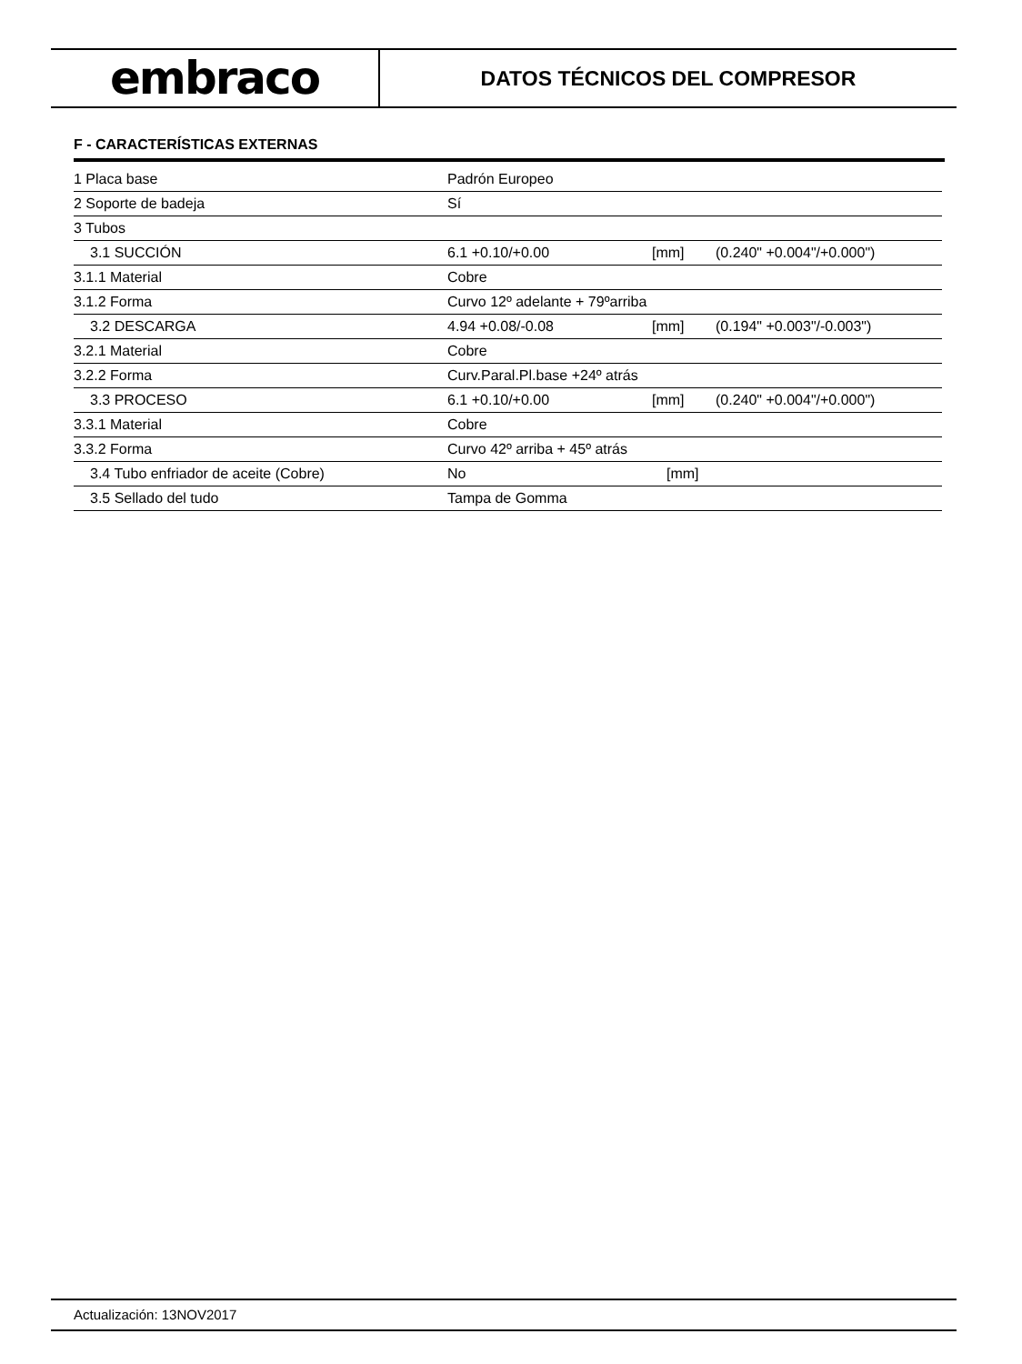embraco
DATOS TÉCNICOS DEL COMPRESOR
F - CARACTERÍSTICAS EXTERNAS
| 1 Placa base | Padrón Europeo | | |
| 2 Soporte de badeja | Sí | | |
| 3 Tubos | | | |
| 3.1 SUCCIÓN | 6.1 +0.10/+0.00 | [mm] | (0.240" +0.004"/+0.000") |
| 3.1.1 Material | Cobre | | |
| 3.1.2 Forma | Curvo 12º adelante + 79ºarriba | | |
| 3.2 DESCARGA | 4.94 +0.08/-0.08 | [mm] | (0.194" +0.003"/-0.003") |
| 3.2.1 Material | Cobre | | |
| 3.2.2 Forma | Curv.Paral.Pl.base +24º atrás | | |
| 3.3 PROCESO | 6.1 +0.10/+0.00 | [mm] | (0.240" +0.004"/+0.000") |
| 3.3.1 Material | Cobre | | |
| 3.3.2 Forma | Curvo 42º arriba + 45º atrás | | |
| 3.4 Tubo enfriador de aceite (Cobre) | No | [mm] | |
| 3.5 Sellado del tudo | Tampa de Gomma | | |
Actualización: 13NOV2017